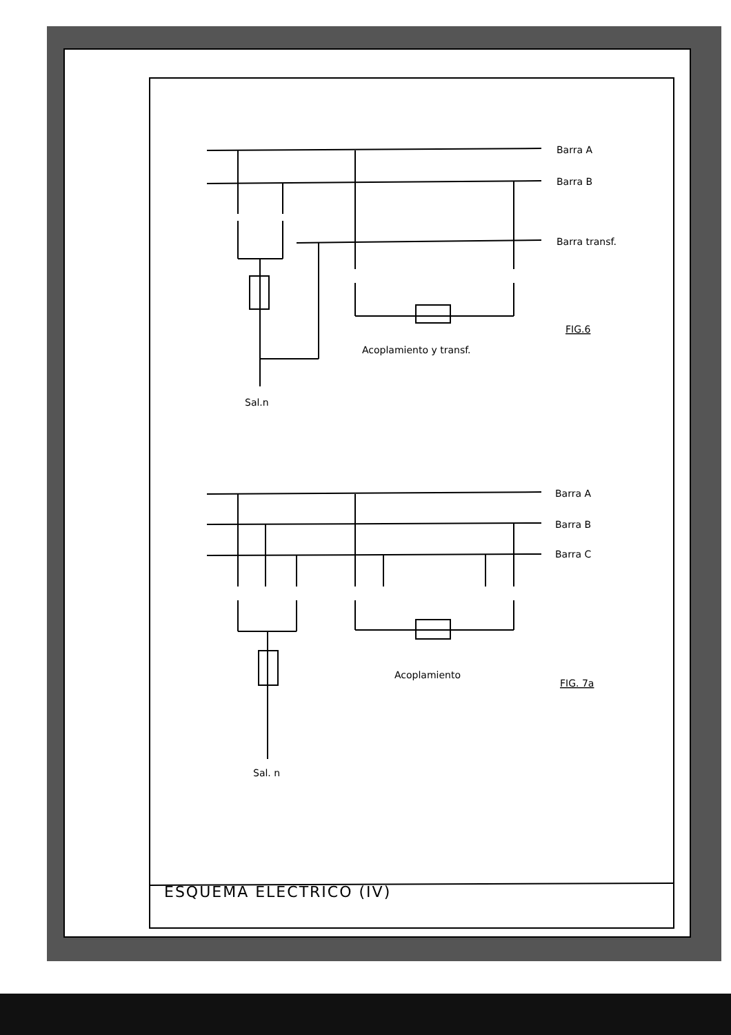Barra A
Barra B
Barra transf.
FIG.6
Acoplamiento y transf.
Sal.n
Barra A
Barra B
Barra C
Acoplamiento
FIG. 7a
Sal. n
ESQUEMA ELECTRICO (IV)